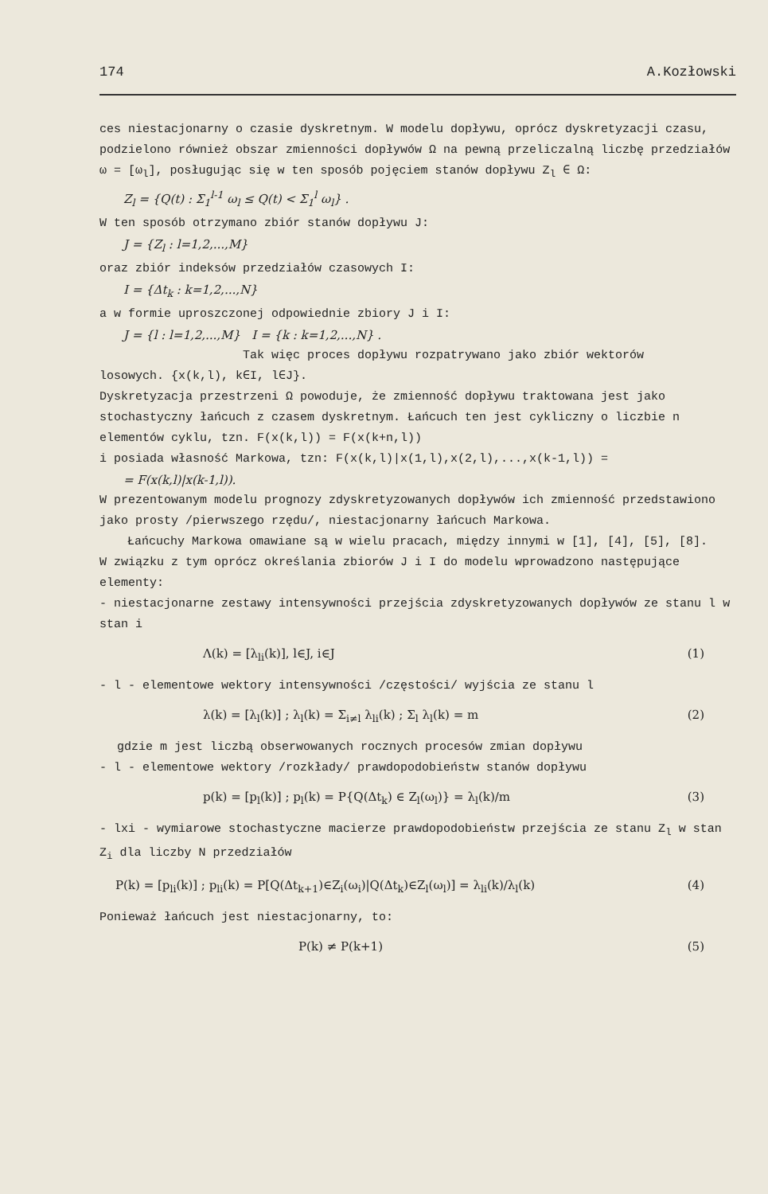174 A.Kozłowski
ces niestacjonarny o czasie dyskretnym. W modelu dopływu, oprócz dyskretyzacji czasu, podzielono również obszar zmienności dopływów Ω na pewną przeliczalną liczbę przedziałów ω = [ω<sub>l</sub>], posługując się w ten sposób pojęciem stanów dopływu Z<sub>l</sub> ∈ Ω:
Z<sub>l</sub> = {Q(t) : Σ<sub>1</sub><sup>l-1</sup> ω<sub>l</sub> ≤ Q(t) < Σ<sub>1</sub><sup>l</sup> ω<sub>l</sub>} .
W ten sposób otrzymano zbiór stanów dopływu J:
J = {Z<sub>l</sub> : l=1,2,...,M}
oraz zbiór indeksów przedziałów czasowych I:
I = {Δt<sub>k</sub> : k=1,2,...,N}
a w formie uproszczonej odpowiednie zbiory J i I:
J = {l : l=1,2,...,M} I = {k : k=1,2,...,N} .
Tak więc proces dopływu rozpatrywano jako zbiór wektorów
losowych. {x(k,l), k∈I, l∈J}.
Dyskretyzacja przestrzeni Ω powoduje, że zmienność dopływu traktowana jest jako stochastyczny łańcuch z czasem dyskretnym. Łańcuch ten jest cykliczny o liczbie n elementów cyklu, tzn. F(x(k,l)) = F(x(k+n,l))
i posiada własność Markowa, tzn: F(x(k,l)|x(1,l),x(2,l),...,x(k-1,l)) =
= F(x(k,l)|x(k-1,l)).
W prezentowanym modelu prognozy zdyskretyzowanych dopływów ich zmienność przedstawiono jako prosty /pierwszego rzędu/, niestacjonarny łańcuch Markowa.
Łańcuchy Markowa omawiane są w wielu pracach, między innymi w [1], [4], [5], [8].
W związku z tym oprócz określania zbiorów J i I do modelu wprowadzono następujące elementy:
- niestacjonarne zestawy intensywności przejścia zdyskretyzowanych dopływów ze stanu l w stan i
Λ(k) = [λ<sub>li</sub>(k)], l∈J, i∈J (1)
- l - elementowe wektory intensywności /częstości/ wyjścia ze stanu l
λ(k) = [λ<sub>l</sub>(k)] ; λ<sub>l</sub>(k) = Σ<sub>i≠l</sub> λ<sub>li</sub>(k) ; Σ<sub>l</sub> λ<sub>l</sub>(k) = m (2)
gdzie m jest liczbą obserwowanych rocznych procesów zmian dopływu
- l - elementowe wektory /rozkłady/ prawdopodobieństw stanów dopływu
p(k) = [p<sub>l</sub>(k)] ; p<sub>l</sub>(k) = P{Q(Δt<sub>k</sub>) ∈ Z<sub>l</sub>(ω<sub>l</sub>)} = λ<sub>l</sub>(k)/m (3)
- lxi - wymiarowe stochastyczne macierze prawdopodobieństw przejścia ze stanu Z<sub>l</sub> w stan Z<sub>i</sub> dla liczby N przedziałów
P(k) = [p<sub>li</sub>(k)] ; p<sub>li</sub>(k) = P[Q(Δt<sub>k+1</sub>)∈Z<sub>i</sub>(ω<sub>i</sub>)|Q(Δt<sub>k</sub>)∈Z<sub>l</sub>(ω<sub>l</sub>)] = λ<sub>li</sub>(k)/λ<sub>l</sub>(k) (4)
Ponieważ łańcuch jest niestacjonarny, to:
P(k) ≠ P(k+1) (5)